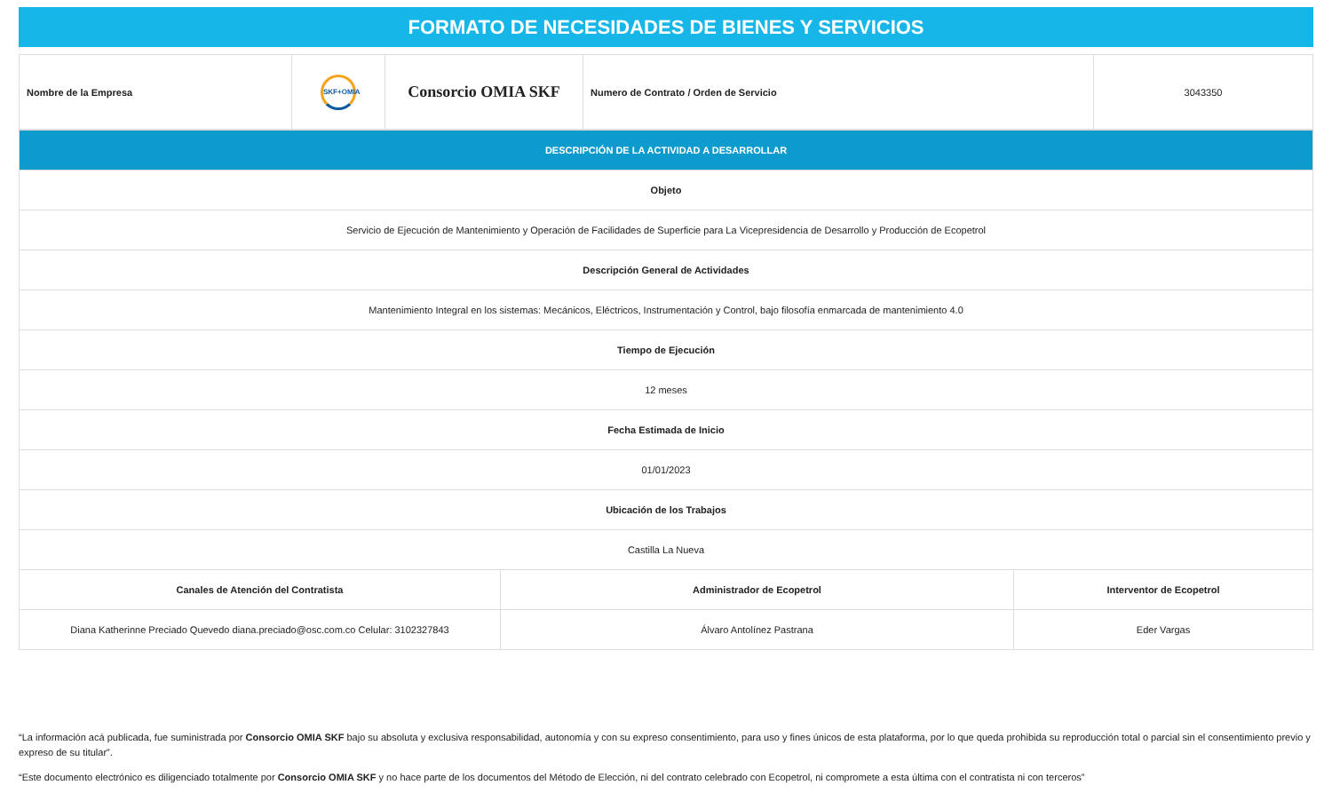FORMATO DE NECESIDADES DE BIENES Y SERVICIOS
| Nombre de la Empresa | SKF+OMIA | Consorcio OMIA SKF | Numero de Contrato / Orden de Servicio | 3043350 |
| DESCRIPCIÓN DE LA ACTIVIDAD A DESARROLLAR | | |
| Objeto | | |
| Servicio de Ejecución de Mantenimiento y Operación de Facilidades de Superficie para La Vicepresidencia de Desarrollo y Producción de Ecopetrol | | |
| Descripción General de Actividades | | |
| Mantenimiento Integral en los sistemas: Mecánicos, Eléctricos, Instrumentación y Control, bajo filosofía enmarcada de mantenimiento 4.0 | | |
| Tiempo de Ejecución | | |
| 12 meses | | |
| Fecha Estimada de Inicio | | |
| 01/01/2023 | | |
| Ubicación de los Trabajos | | |
| Castilla La Nueva | | |
| Canales de Atención del Contratista | Administrador de Ecopetrol | Interventor de Ecopetrol |
| Diana Katherinne Preciado Quevedo diana.preciado@osc.com.co Celular: 3102327843 | Álvaro Antolínez Pastrana | Eder Vargas |
“La información acá publicada, fue suministrada por Consorcio OMIA SKF bajo su absoluta y exclusiva responsabilidad, autonomía y con su expreso consentimiento, para uso y fines únicos de esta plataforma, por lo que queda prohibida su reproducción total o parcial sin el consentimiento previo y expreso de su titular”.
“Este documento electrónico es diligenciado totalmente por Consorcio OMIA SKF y no hace parte de los documentos del Método de Elección, ni del contrato celebrado con Ecopetrol, ni compromete a esta última con el contratista ni con terceros”